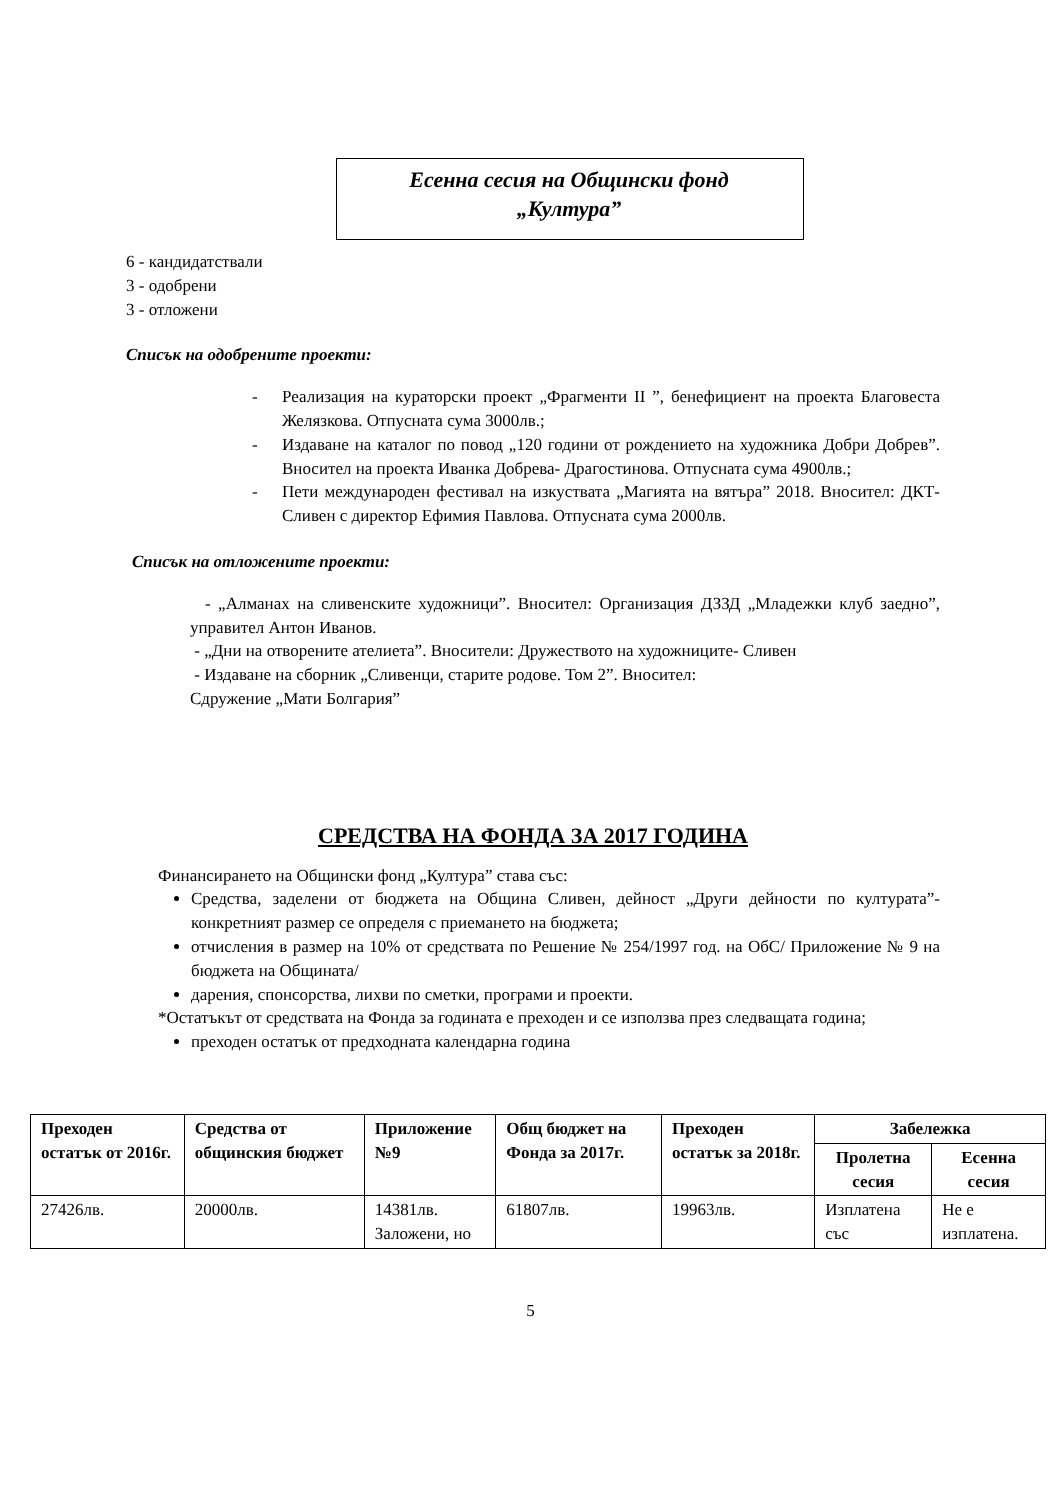Есенна сесия на Общински фонд
„Култура”
6 - кандидатствали
3 - одобрени
3 - отложени
Списък на одобрените проекти:
- Реализация на кураторски проект „Фрагменти II ”, бенефициент на проекта Благовеста Желязкова. Отпусната сума 3000лв.;
- Издаване на каталог по повод „120 години от рождението на художника Добри Добрев”. Вносител на проекта Иванка Добрева- Драгостинова. Отпусната сума 4900лв.;
- Пети международен фестивал на изкуствата „Магията на вятъра” 2018. Вносител: ДКТ- Сливен с директор Ефимия Павлова. Отпусната сума 2000лв.
Списък на отложените проекти:
- „Алманах на сливенските художници”. Вносител: Организация ДЗЗД „Младежки клуб заедно”, управител Антон Иванов.
- „Дни на отворените ателиета”. Вносители: Дружеството на художниците- Сливен
- Издаване на сборник „Сливенци, старите родове. Том 2”. Вносител:
Сдружение „Мати Болгария”
СРЕДСТВА НА ФОНДА ЗА 2017 ГОДИНА
Финансирането на Общински фонд „Култура” става със:
Средства, заделени от бюджета на Община Сливен, дейност „Други дейности по културата”- конкретният размер се определя с приемането на бюджета;
отчисления в размер на 10% от средствата по Решение № 254/1997 год. на ОбС/ Приложение № 9 на бюджета на Общината/
дарения, спонсорства, лихви по сметки, програми и проекти.
*Остатъкът от средствата на Фонда за годината е преходен и се използва през следващата година;
преходен остатък от предходната календарна година
| Преходен остатък от 2016г. | Средства от общинския бюджет | Приложение №9 | Общ бюджет на Фонда за 2017г. | Преходен остатък за 2018г. | Забележка | |
| --- | --- | --- | --- | --- | --- | --- |
| | | | | | Пролетна сесия | Есенна сесия |
| 27426лв. | 20000лв. | 14381лв. Заложени, но | 61807лв. | 19963лв. | Изплатена със | Не е изплатена. |
5